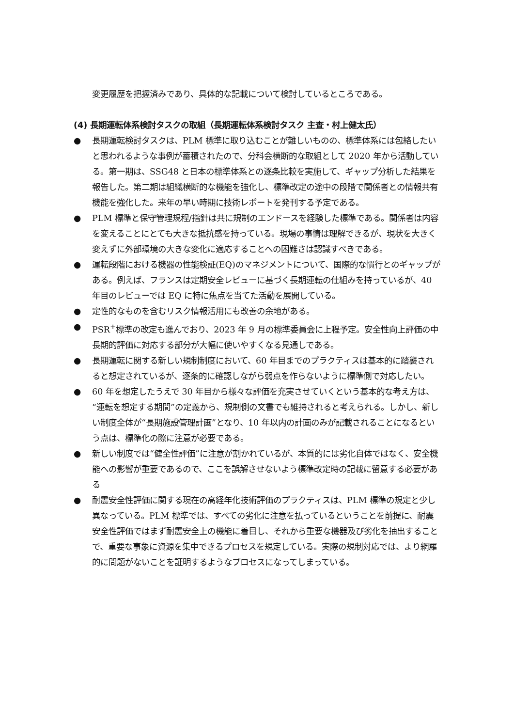変更履歴を把握済みであり、具体的な記載について検討しているところである。
(4) 長期運転体系検討タスクの取組（長期運転体系検討タスク 主査・村上健太氏）
● 長期運転検討タスクは、PLM 標準に取り込むことが難しいものの、標準体系には包絡したいと思われるような事例が蓄積されたので、分科会横断的な取組として 2020 年から活動している。第一期は、SSG48 と日本の標準体系との逐条比較を実施して、ギャップ分析した結果を報告した。第二期は組織横断的な機能を強化し、標準改定の途中の段階で関係者との情報共有機能を強化した。来年の早い時期に技術レポートを発刊する予定である。
● PLM 標準と保守管理規程/指針は共に規制のエンドースを経験した標準である。関係者は内容を変えることにとても大きな抵抗感を持っている。現場の事情は理解できるが、現状を大きく変えずに外部環境の大きな変化に適応することへの困難さは認識すべきである。
● 運転段階における機器の性能検証(EQ)のマネジメントについて、国際的な慣行とのギャップがある。例えば、フランスは定期安全レビューに基づく長期運転の仕組みを持っているが、40 年目のレビューでは EQ に特に焦点を当てた活動を展開している。
● 定性的なものを含むリスク情報活用にも改善の余地がある。
● PSR<sup>+</sup>標準の改定も進んでおり、2023 年 9 月の標準委員会に上程予定。安全性向上評価の中長期的評価に対応する部分が大幅に使いやすくなる見通しである。
● 長期運転に関する新しい規制制度において、60 年目までのプラクティスは基本的に踏襲されると想定されているが、逐条的に確認しながら弱点を作らないように標準側で対応したい。
● 60 年を想定したうえで 30 年目から様々な評価を充実させていくという基本的な考え方は、“運転を想定する期間”の定義から、規制側の文書でも維持されると考えられる。しかし、新しい制度全体が“長期施設管理計画”となり、10 年以内の計画のみが記載されることになるという点は、標準化の際に注意が必要である。
● 新しい制度では“健全性評価”に注意が割かれているが、本質的には劣化自体ではなく、安全機能への影響が重要であるので、ここを誤解させないよう標準改定時の記載に留意する必要がある
● 耐震安全性評価に関する現在の高経年化技術評価のプラクティスは、PLM 標準の規定と少し異なっている。PLM 標準では、すべての劣化に注意を払っているということを前提に、耐震安全性評価ではまず耐震安全上の機能に着目し、それから重要な機器及び劣化を抽出することで、重要な事象に資源を集中できるプロセスを規定している。実際の規制対応では、より網羅的に問題がないことを証明するようなプロセスになってしまっている。